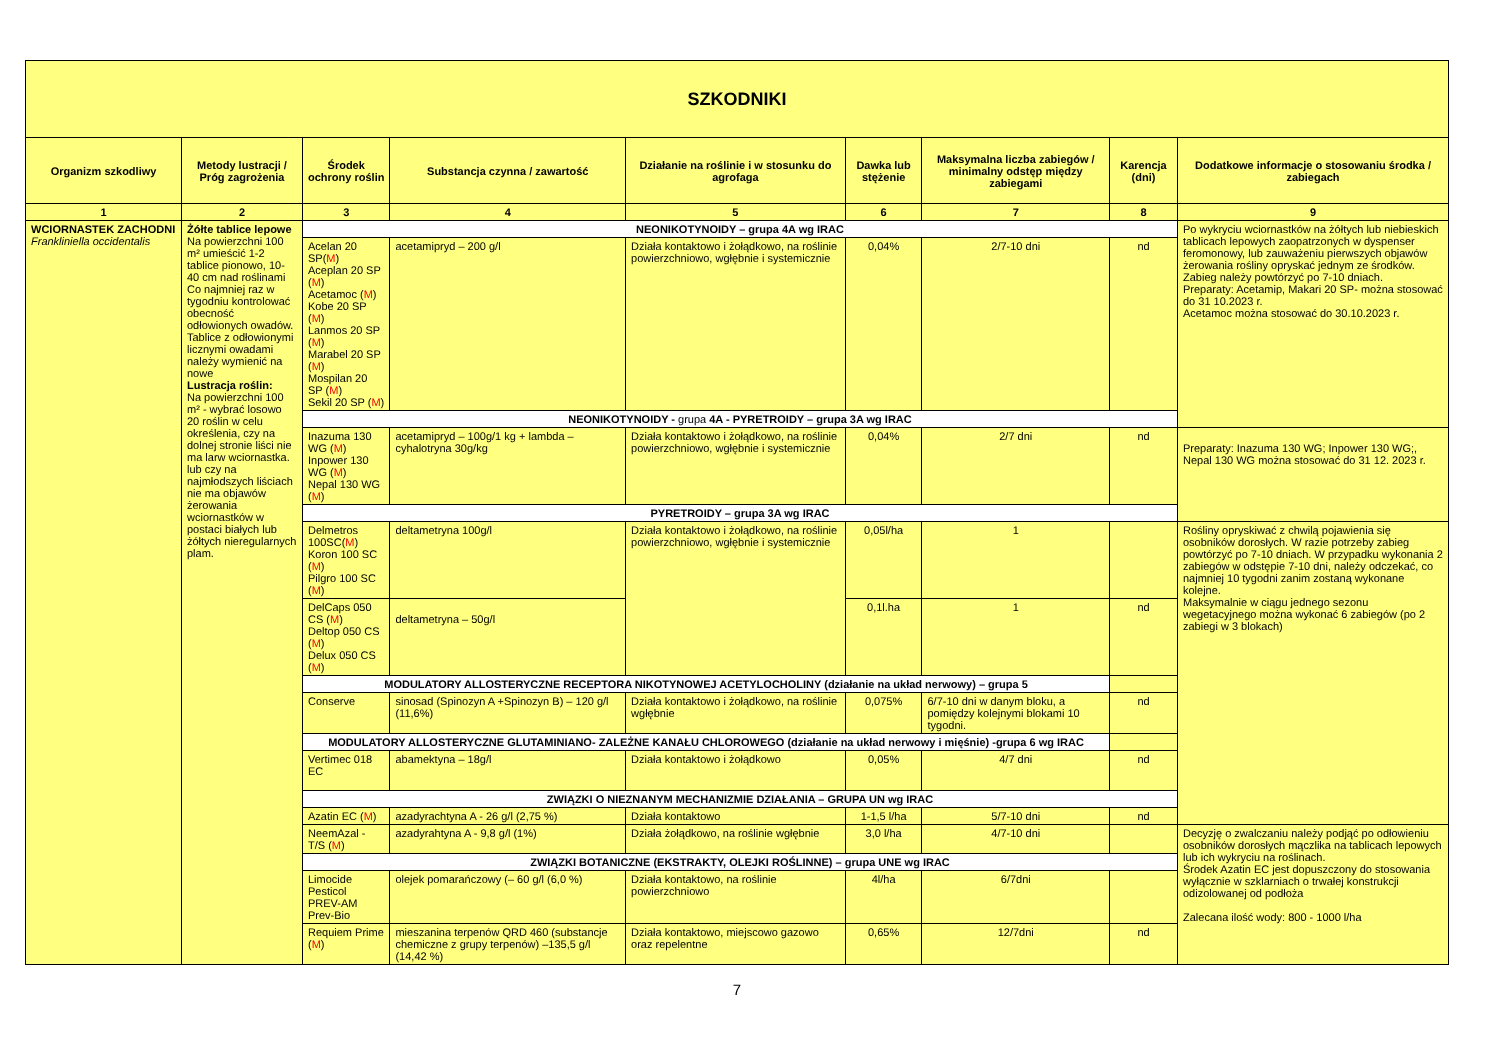| SZKODNIKI | | | | | | | | |
| --- | --- | --- | --- | --- | --- | --- | --- | --- |
| Organizm szkodliwy | Metody lustracji / Próg zagrożenia | Środek ochrony roślin | Substancja czynna / zawartość | Działanie na roślinie i w stosunku do agrofaga | Dawka lub stężenie | Maksymalna liczba zabiegów / minimalny odstęp między zabiegami | Karencja (dni) | Dodatkowe informacje o stosowaniu środka / zabiegach |
| 1 | 2 | 3 | 4 | 5 | 6 | 7 | 8 | 9 |
| WCIORNASTEK ZACHODNI Frankliniella occidentalis | Żółte tablice lepowe Na powierzchni 100 m² umieścić 1-2 tablice pionowo, 10-40 cm nad roślinami Co najmniej raz w tygodniu kontrolować obecność odłowionych owadów. Tablice z odłowionymi licznymi owadami należy wymienić na nowe Lustracja roślin: Na powierzchni 100 m² - wybrać losowo 20 roślin w celu określenia, czy na dolnej stronie liści nie ma larw wciornastka. lub czy na najmłodszych liściach nie ma objawów żerowania wciornastków w postaci białych lub żółtych nieregularnych plam. | NEONIKOTYNOIDY – grupa 4A wg IRAC | | | | | | Po wykryciu wciornastków na żółtych lub niebieskich tablicach lepowych zaopatrzonych w dyspenser feromonowy, lub zauważeniu pierwszych objawów żerowania rośliny opryskać jednym ze środków. Zabieg należy powtórzyć po 7-10 dniach. Preparaty: Acetamip, Makari 20 SP- można stosować do 31 10.2023 r. Acetamoc można stosować do 30.10.2023 r. |
| | | Acelan 20 SP( M ) Aceplan 20 SP ( M ) Acetamoc ( M ) Kobe 20 SP ( M ) Lanmos 20 SP ( M ) Marabel 20 SP ( M ) Mospilan 20 SP ( M ) Sekil 20 SP ( M ) | acetamipryd – 200 g/l | Działa kontaktowo i żołądkowo, na roślinie powierzchniowo, wgłębnie i systemicznie | 0,04% | 2/7-10 dni | nd | |
| | | NEONIKOTYNOIDY - grupa 4A - PYRETROIDY – grupa 3A wg IRAC | | | | | | |
| | | Inazuma 130 WG ( M ) Inpower 130 WG ( M ) Nepal 130 WG ( M ) | acetamipryd – 100g/1 kg + lambda –cyhalotryna 30g/kg | Działa kontaktowo i żołądkowo, na roślinie powierzchniowo, wgłębnie i systemicznie | 0,04% | 2/7 dni | nd | Preparaty: Inazuma 130 WG; Inpower 130 WG;, Nepal 130 WG można stosować do 31 12. 2023 r. |
| | | PYRETROIDY – grupa 3A wg IRAC | | | | | | |
| | | Delmetros 100SC( M ) Koron 100 SC ( M ) Pilgro 100 SC ( M ) | deltametryna 100g/l | Działa kontaktowo i żołądkowo, na roślinie powierzchniowo, wgłębnie i systemicznie | 0,05l/ha | 1 | | Rośliny opryskiwać z chwilą pojawienia się osobników dorosłych. W razie potrzeby zabieg powtórzyć po 7-10 dniach. W przypadku wykonania 2 zabiegów w odstępie 7-10 dni, należy odczekać, co najmniej 10 tygodni zanim zostaną wykonane kolejne. Maksymalnie w ciągu jednego sezonu wegetacyjnego można wykonać 6 zabiegów (po 2 zabiegi w 3 blokach) |
| | | DelCaps 050 CS ( M ) Deltop 050 CS ( M ) Delux 050 CS ( M ) | deltametryna – 50g/l | | 0,1l.ha | 1 | nd | |
| | | MODULATORY ALLOSTERYCZNE RECEPTORA NIKOTYNOWEJ ACETYLOCHOLINY (działanie na układ nerwowy) – grupa 5 | | | | | | |
| | | Conserve | sinosad (Spinozyn A +Spinozyn B) – 120 g/l (11,6%) | Działa kontaktowo i żołądkowo, na roślinie wgłębnie | 0,075% | 6/7-10 dni w danym bloku, a pomiędzy kolejnymi blokami 10 tygodni. | nd | |
| | | MODULATORY ALLOSTERYCZNE GLUTAMINIANO- ZALEŻNE KANAŁU CHLOROWEGO (działanie na układ nerwowy i mięśnie) -grupa 6 wg IRAC | | | | | | |
| | | Vertimec 018 EC | abamektyna – 18g/l | Działa kontaktowo i żołądkowo | 0,05% | 4/7 dni | nd | |
| | | ZWIĄZKI O NIEZNANYM MECHANIZMIE DZIAŁANIA – GRUPA UN wg IRAC | | | | | | |
| | | Azatin EC ( M ) | azadyrachtyna A - 26 g/l (2,75 %) | Działa kontaktowo | 1-1,5 l/ha | 5/7-10 dni | nd | |
| | | NeemAzal - T/S ( M ) | azadyrahtyna A - 9,8 g/l (1%) | Działa żołądkowo, na roślinie wgłębnie | 3,0 l/ha | 4/7-10 dni | | Decyzję o zwalczaniu należy podjąć po odłowieniu osobników dorosłych mączlika na tablicach lepowych lub ich wykryciu na roślinach. Środek Azatin EC jest dopuszczony do stosowania wyłącznie w szklarniach o trwałej konstrukcji odizolowanej od podłoża Zalecana ilość wody: 800 - 1000 l/ha |
| | | ZWIĄZKI BOTANICZNE (EKSTRAKTY, OLEJKI ROŚLINNE) – grupa UNE wg IRAC | | | | | | |
| | | Limocide Pesticol PREV-AM Prev-Bio | olejek pomarańczowy (– 60 g/l (6,0 %) | Działa kontaktowo, na roślinie powierzchniowo | 4l/ha | 6/7dni | | |
| | | Requiem Prime ( M ) | mieszanina terpenów QRD 460 (substancje chemiczne z grupy terpenów) –135,5 g/l (14,42 %) | Działa kontaktowo, miejscowo gazowo oraz repelentne | 0,65% | 12/7dni | nd | |
7